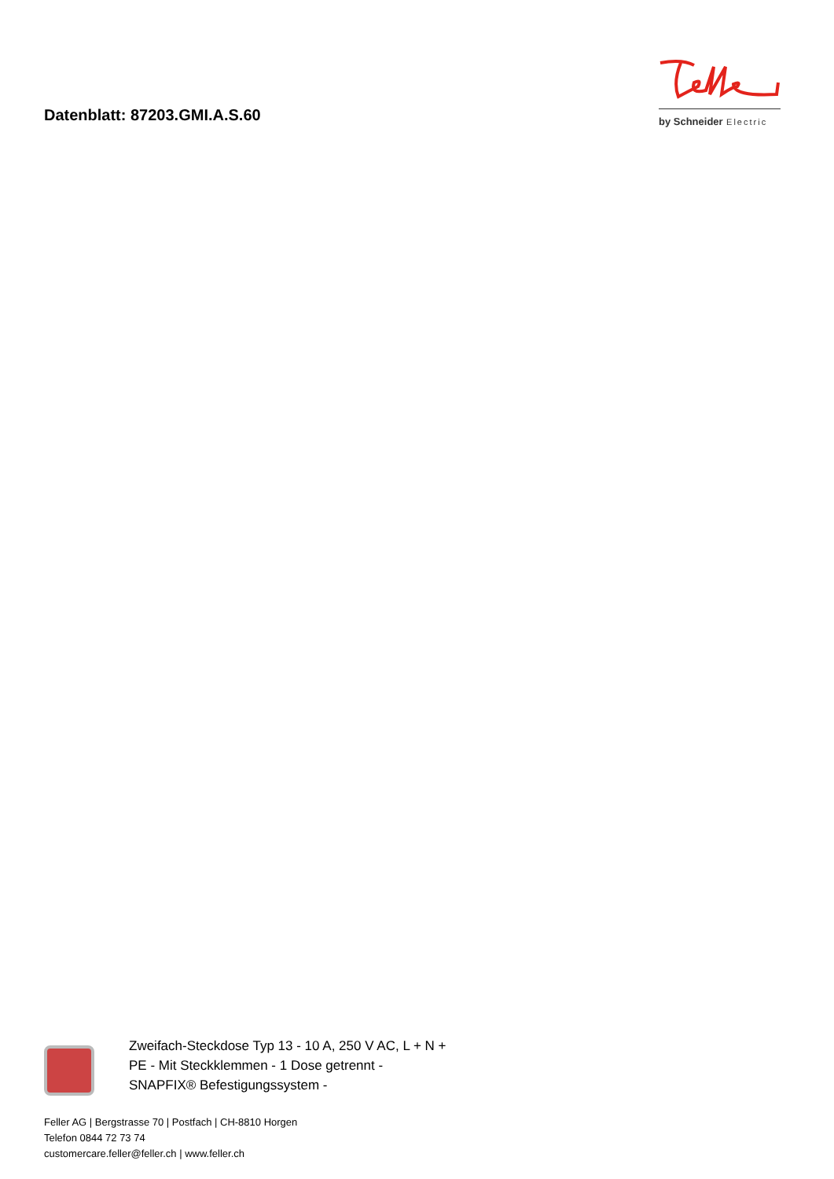Datenblatt: 87203.GMI.A.S.60
by Schneider Electric
Zweifach-Steckdose Typ 13 - 10 A, 250 V AC, L + N + PE - Mit Steckklemmen - 1 Dose getrennt - SNAPFIX® Befestigungssystem -
Feller AG | Bergstrasse 70 | Postfach | CH-8810 Horgen
Telefon 0844 72 73 74
customercare.feller@feller.ch | www.feller.ch